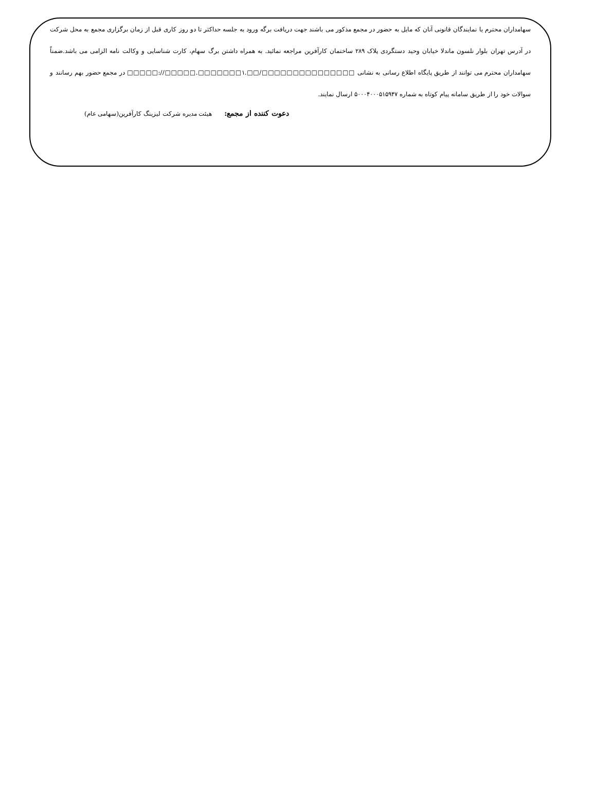سهامداران محترم یا نمایندگان قانونی آنان که مایل به حضور در مجمع مذکور می باشند جهت دریافت برگه ورود به جلسه حداکثر تا دو روز کاری قبل از زمان برگزاری مجمع به محل شرکت در آدرس تهران بلوار نلسون ماندلا خیابان وحید دستگردی پلاک ۲۸۹ ساختمان کارآفرین مراجعه نمائید. به همراه داشتن برگ سهام، کارت شناسایی و وکالت نامه الزامی می باشد.ضمناً سهامداران محترم می توانند از طریق پایگاه اطلاع رسانی به نشانی □□□□□://□□□□□.□□□□□□□۱.□□/□□□□□□□□□□□□□□□ در مجمع حضور بهم رسانند و سوالات خود را از طریق سامانه پیام کوتاه به شماره ۵۰۰۰۴۰۰۰۵۱۵۹۴۷ ارسال نمایند.
دعوت کننده از مجمع: هیئت مدیره شرکت لیزینگ کارآفرین(سهامی عام)